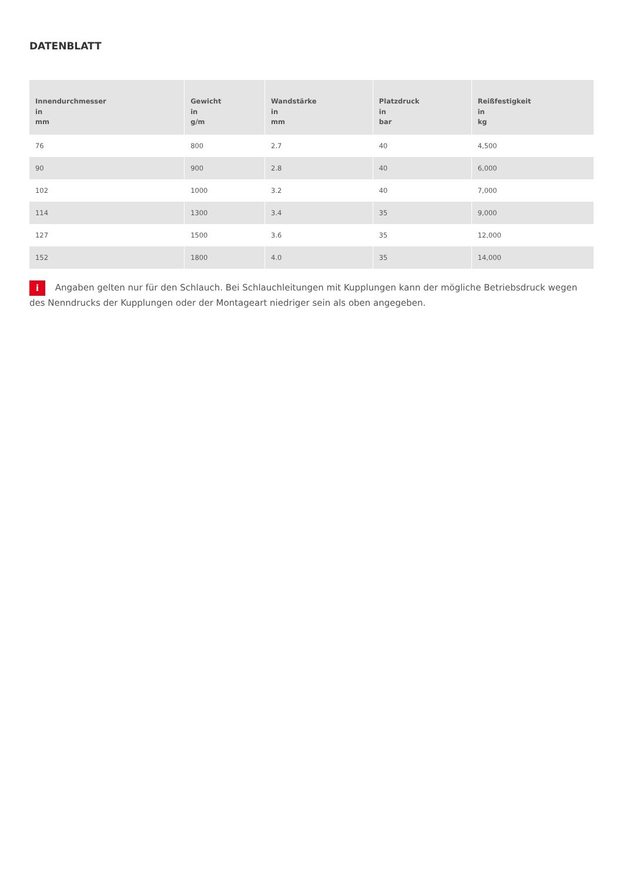DATENBLATT
| Innendurchmesser in mm | Gewicht in g/m | Wandstärke in mm | Platzdruck in bar | Reißfestigkeit in kg |
| --- | --- | --- | --- | --- |
| 76 | 800 | 2.7 | 40 | 4,500 |
| 90 | 900 | 2.8 | 40 | 6,000 |
| 102 | 1000 | 3.2 | 40 | 7,000 |
| 114 | 1300 | 3.4 | 35 | 9,000 |
| 127 | 1500 | 3.6 | 35 | 12,000 |
| 152 | 1800 | 4.0 | 35 | 14,000 |
i Angaben gelten nur für den Schlauch. Bei Schlauchleitungen mit Kupplungen kann der mögliche Betriebsdruck wegen des Nenndrucks der Kupplungen oder der Montageart niedriger sein als oben angegeben.